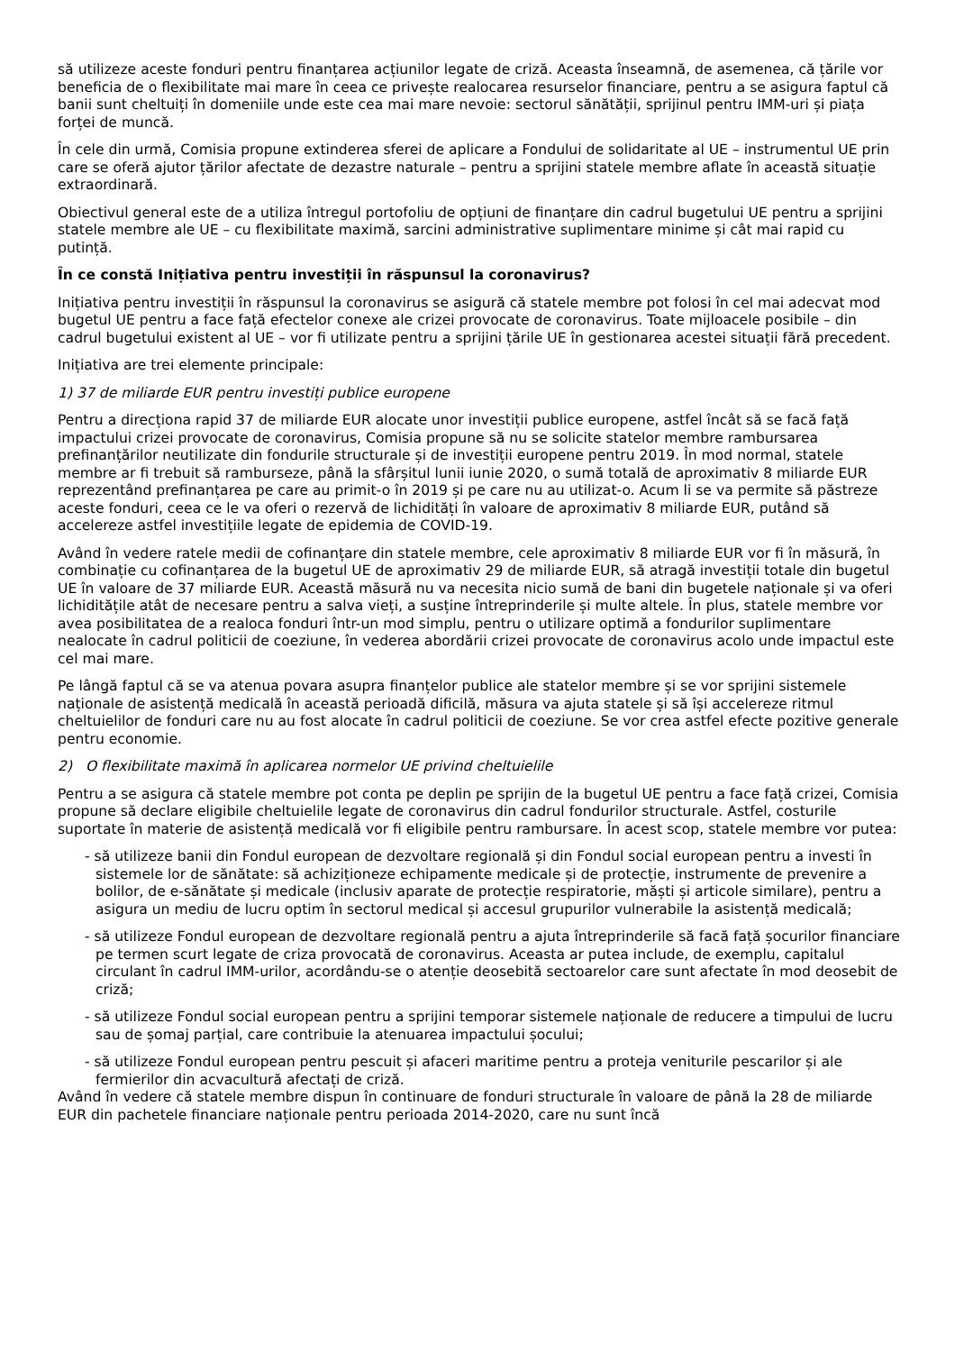să utilizeze aceste fonduri pentru finanțarea acțiunilor legate de criză. Aceasta înseamnă, de asemenea, că țările vor beneficia de o flexibilitate mai mare în ceea ce privește realocarea resurselor financiare, pentru a se asigura faptul că banii sunt cheltuiți în domeniile unde este cea mai mare nevoie: sectorul sănătății, sprijinul pentru IMM-uri și piața forței de muncă.
În cele din urmă, Comisia propune extinderea sferei de aplicare a Fondului de solidaritate al UE – instrumentul UE prin care se oferă ajutor țărilor afectate de dezastre naturale – pentru a sprijini statele membre aflate în această situație extraordinară.
Obiectivul general este de a utiliza întregul portofoliu de opțiuni de finanțare din cadrul bugetului UE pentru a sprijini statele membre ale UE – cu flexibilitate maximă, sarcini administrative suplimentare minime și cât mai rapid cu putință.
În ce constă Inițiativa pentru investiții în răspunsul la coronavirus?
Inițiativa pentru investiții în răspunsul la coronavirus se asigură că statele membre pot folosi în cel mai adecvat mod bugetul UE pentru a face față efectelor conexe ale crizei provocate de coronavirus. Toate mijloacele posibile – din cadrul bugetului existent al UE – vor fi utilizate pentru a sprijini țările UE în gestionarea acestei situații fără precedent.
Inițiativa are trei elemente principale:
1) 37 de miliarde EUR pentru investiți publice europene
Pentru a direcționa rapid 37 de miliarde EUR alocate unor investiții publice europene, astfel încât să se facă față impactului crizei provocate de coronavirus, Comisia propune să nu se solicite statelor membre rambursarea prefinanțărilor neutilizate din fondurile structurale și de investiții europene pentru 2019. În mod normal, statele membre ar fi trebuit să ramburseze, până la sfârșitul lunii iunie 2020, o sumă totală de aproximativ 8 miliarde EUR reprezentând prefinanțarea pe care au primit-o în 2019 și pe care nu au utilizat-o. Acum li se va permite să păstreze aceste fonduri, ceea ce le va oferi o rezervă de lichidități în valoare de aproximativ 8 miliarde EUR, putând să accelereze astfel investițiile legate de epidemia de COVID-19.
Având în vedere ratele medii de cofinanțare din statele membre, cele aproximativ 8 miliarde EUR vor fi în măsură, în combinație cu cofinanțarea de la bugetul UE de aproximativ 29 de miliarde EUR, să atragă investiții totale din bugetul UE în valoare de 37 miliarde EUR. Această măsură nu va necesita nicio sumă de bani din bugetele naționale și va oferi lichiditățile atât de necesare pentru a salva vieți, a susține întreprinderile și multe altele. În plus, statele membre vor avea posibilitatea de a realoca fonduri într-un mod simplu, pentru o utilizare optimă a fondurilor suplimentare nealocate în cadrul politicii de coeziune, în vederea abordării crizei provocate de coronavirus acolo unde impactul este cel mai mare.
Pe lângă faptul că se va atenua povara asupra finanțelor publice ale statelor membre și se vor sprijini sistemele naționale de asistență medicală în această perioadă dificilă, măsura va ajuta statele și să își accelereze ritmul cheltuielilor de fonduri care nu au fost alocate în cadrul politicii de coeziune. Se vor crea astfel efecte pozitive generale pentru economie.
2) O flexibilitate maximă în aplicarea normelor UE privind cheltuielile
Pentru a se asigura că statele membre pot conta pe deplin pe sprijin de la bugetul UE pentru a face față crizei, Comisia propune să declare eligibile cheltuielile legate de coronavirus din cadrul fondurilor structurale. Astfel, costurile suportate în materie de asistență medicală vor fi eligibile pentru rambursare. În acest scop, statele membre vor putea:
- să utilizeze banii din Fondul european de dezvoltare regională și din Fondul social european pentru a investi în sistemele lor de sănătate: să achiziționeze echipamente medicale și de protecție, instrumente de prevenire a bolilor, de e-sănătate și medicale (inclusiv aparate de protecție respiratorie, măști și articole similare), pentru a asigura un mediu de lucru optim în sectorul medical și accesul grupurilor vulnerabile la asistență medicală;
- să utilizeze Fondul european de dezvoltare regională pentru a ajuta întreprinderile să facă față șocurilor financiare pe termen scurt legate de criza provocată de coronavirus. Aceasta ar putea include, de exemplu, capitalul circulant în cadrul IMM-urilor, acordându-se o atenție deosebită sectoarelor care sunt afectate în mod deosebit de criză;
- să utilizeze Fondul social european pentru a sprijini temporar sistemele naționale de reducere a timpului de lucru sau de șomaj parțial, care contribuie la atenuarea impactului șocului;
- să utilizeze Fondul european pentru pescuit și afaceri maritime pentru a proteja veniturile pescarilor și ale fermierilor din acvacultură afectați de criză.
Având în vedere că statele membre dispun în continuare de fonduri structurale în valoare de până la 28 de miliarde EUR din pachetele financiare naționale pentru perioada 2014-2020, care nu sunt încă